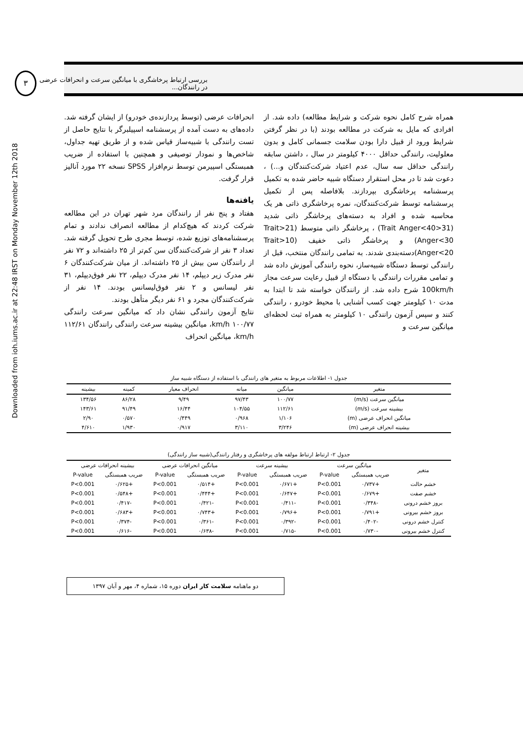Downloaded from ioh.iums.ac.ir at 22:48 IRST on Monday November 12th 2018
۳
بررسی ارتباط پرخاشگری با میانگین سرعت و انحرافات عرضی در رانندگان...
همراه شرح کامل نحوه شرکت و شرایط مطالعه) داده شد. از افرادی که مایل به شرکت در مطالعه بودند (با در نظر گرفتن شرایط ورود از قبیل دارا بودن سلامت جسمانی کامل و بدون معلولیت، رانندگی حداقل ۴۰۰۰ کیلومتر در سال ، داشتن سابقه رانندگی حداقل سه سال، عدم اعتیاد شرکت‌کنندگان و...) ، دعوت شد تا در محل استقرار دستگاه شبیه حاضر شده به تکمیل پرسشنامه پرخاشگری بپردازند. بلافاصله پس از تکمیل پرسشنامه توسط شرکت‌کنندگان، نمره پرخاشگری ذاتی هر یک محاسبه شده و افراد به دسته‌های پرخاشگر ذاتی شدید (31<Trait Anger<40) ، پرخاشگر ذاتی متوسط (21<Trait Anger<30) و پرخاشگر ذاتی خفیف (10<Trait Anger<20)دسته‌بندی شدند. به تمامی رانندگان منتخب، قبل از رانندگی توسط دستگاه شبیه‌ساز، نحوه رانندگی آموزش داده شد و تمامی مقررات رانندگی با دستگاه از قبیل رعایت سرعت مجاز 100km/h شرح داده شد. از رانندگان خواسته شد تا ابتدا به مدت ۱۰ کیلومتر جهت کسب آشنایی با محیط خودرو ، رانندگی کنند و سپس آزمون رانندگی ۱۰ کیلومتر به همراه ثبت لحظه‌ای میانگین سرعت و
انحرافات عرضی (توسط پردازنده‌ی خودرو) از ایشان گرفته شد. داده‌های به دست آمده از پرسشنامه اسپیلبرگر با نتایج حاصل از تست رانندگی با شبیه‌ساز قیاس شده و از طریق تهیه جداول، شاخص‌ها و نمودار توصیفی و همچنین با استفاده از ضریب همبستگی اسپیرمن توسط نرم‌افزار SPSS نسخه ۲۲ مورد آنالیز قرار گرفت.
یافته‌ها
هفتاد و پنج نفر از رانندگان مرد شهر تهران در این مطالعه شرکت کردند که هیچ‌کدام از مطالعه انصراف ندادند و تمام پرسشنامه‌های توزیع شده، توسط مجری طرح تحویل گرفته شد. تعداد ۳ نفر از شرکت‌کنندگان سن کم‌تر از ۲۵ داشته‌اند و ۷۲ نفر از رانندگان سن بیش از ۲۵ داشته‌اند. از میان شرکت‌کنندگان ۶ نفر مدرک زیر دیپلم، ۱۴ نفر مدرک دیپلم، ۲۲ نفر فوق‌دیپلم، ۳۱ نفر لیسانس و ۲ نفر فوق‌لیسانس بودند. ۱۴ نفر از شرکت‌کنندگان مجرد و ۶۱ نفر دیگر متأهل بودند.
نتایج آزمون رانندگی نشان داد که میانگین سرعت رانندگی ۱۰۰/۷۷ km/h، میانگین بیشینه سرعت رانندگی رانندگان ۱۱۲/۶۱ km/h، میانگین انحراف
جدول ۱- اطلاعات مربوط به متغیر های رانندگی با استفاده از دستگاه شبیه ساز
| متغیر | میانگین | میانه | انحراف معیار | کمینه | بیشینه |
| --- | --- | --- | --- | --- | --- |
| میانگین سرعت (m/s) | ۱۰۰/۷۷ | ۹۷/۴۳ | ۹/۴۹ | ۸۶/۲۸ | ۱۳۴/۵۶ |
| بیشینه سرعت (m/s) | ۱۱۲/۶۱ | ۱۰۴/۵۵ | ۱۶/۴۴ | ۹۱/۴۹ | ۱۴۳/۶۱ |
| میانگین انحراف عرضی (m) | ۱/۱۰۶ | ۰/۹۶۸ | ۰/۴۴۹ | ۰/۵۷۰ | ۲/۹۰ |
| بیشینه انحراف عرضی (m) | ۳/۲۴۶ | ۳/۱۱۰ | ۰/۹۱۷ | ۱/۹۳۰ | ۴/۶۱۰ |
جدول ۲- ارتباط ارتباط مولفه های پرخاشگری و رفتار رانندگی(شبیه ساز رانندگی)
| متغیر | میانگین سرعت | | بیشینه سرعت | | میانگین انحرافات عرضی | | بیشینه انحرافات عرضی | |
| --- | --- | --- | --- | --- | --- | --- | --- | --- |
| | ضریب همبستگی | P-value | ضریب همبستگی | P-value | ضریب همبستگی | P-value | ضریب همبستگی | P-value |
| خشم حالت | +۰/۷۳۷ | P<0.001 | +۰/۶۷۱ | P<0.001 | +۰/۵۱۴ | P<0.001 | +۰/۶۲۵ | P<0.001 |
| خشم صفت | +۰/۶۷۹ | P<0.001 | +۰/۶۴۷ | P<0.001 | +۰/۴۴۴ | P<0.001 | +۰/۵۴۸ | P<0.001 |
| بروز خشم درونی | -۰/۳۴۸ | P<0.001 | -۰/۴۱۱ | P<0.001 | -۰/۴۲۱ | P<0.001 | -۰/۴۱۷ | P<0.001 |
| بروز خشم بیرونی | +۰/۷۹۱ | P<0.001 | +۰/۷۹۶ | P<0.001 | +۰/۷۴۳ | P<0.001 | +۰/۶۸۳ | P<0.001 |
| کنترل خشم درونی | -۰/۴۰۲ | P<0.001 | -۰/۳۹۲ | P<0.001 | -۰/۳۶۱ | P<0.001 | -۰/۳۷۴ | P<0.001 |
| کنترل خشم بیرونی | -۰/۷۳۰ | P<0.001 | -۰/۷۱۵ | P<0.001 | -۰/۶۳۸ | P<0.001 | -۰/۶۱۶ | P<0.001 |
دو ماهنامه سلامت کار ایران دوره ۱۵، شماره ۴، مهر و آبان ۱۳۹۷